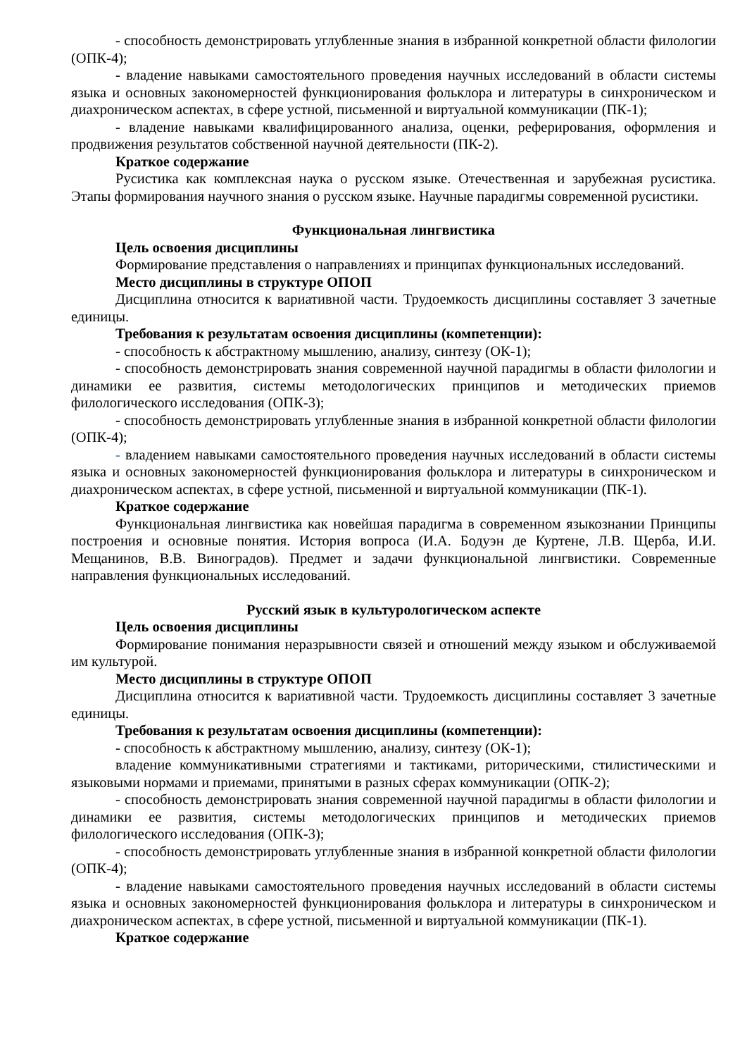- способность демонстрировать углубленные знания в избранной конкретной области филологии (ОПК-4);
- владение навыками самостоятельного проведения научных исследований в области системы языка и основных закономерностей функционирования фольклора и литературы в синхроническом и диахроническом аспектах, в сфере устной, письменной и виртуальной коммуникации (ПК-1);
- владение навыками квалифицированного анализа, оценки, реферирования, оформления и продвижения результатов собственной научной деятельности (ПК-2).
Краткое содержание
Русистика как комплексная наука о русском языке. Отечественная и зарубежная русистика. Этапы формирования научного знания о русском языке. Научные парадигмы современной русистики.
Функциональная лингвистика
Цель освоения дисциплины
Формирование представления о направлениях и принципах функциональных исследований.
Место дисциплины в структуре ОПОП
Дисциплина относится к вариативной части. Трудоемкость дисциплины составляет 3 зачетные единицы.
Требования к результатам освоения дисциплины (компетенции):
- способность к абстрактному мышлению, анализу, синтезу (ОК-1);
- способность демонстрировать знания современной научной парадигмы в области филологии и динамики ее развития, системы методологических принципов и методических приемов филологического исследования (ОПК-3);
- способность демонстрировать углубленные знания в избранной конкретной области филологии (ОПК-4);
- владением навыками самостоятельного проведения научных исследований в области системы языка и основных закономерностей функционирования фольклора и литературы в синхроническом и диахроническом аспектах, в сфере устной, письменной и виртуальной коммуникации (ПК-1).
Краткое содержание
Функциональная лингвистика как новейшая парадигма в современном языкознании Принципы построения и основные понятия. История вопроса (И.А. Бодуэн де Куртене, Л.В. Щерба, И.И. Мещанинов, В.В. Виноградов). Предмет и задачи функциональной лингвистики. Современные направления функциональных исследований.
Русский язык в культурологическом аспекте
Цель освоения дисциплины
Формирование понимания неразрывности связей и отношений между языком и обслуживаемой им культурой.
Место дисциплины в структуре ОПОП
Дисциплина относится к вариативной части. Трудоемкость дисциплины составляет 3 зачетные единицы.
Требования к результатам освоения дисциплины (компетенции):
- способность к абстрактному мышлению, анализу, синтезу (ОК-1);
владение коммуникативными стратегиями и тактиками, риторическими, стилистическими и языковыми нормами и приемами, принятыми в разных сферах коммуникации (ОПК-2);
- способность демонстрировать знания современной научной парадигмы в области филологии и динамики ее развития, системы методологических принципов и методических приемов филологического исследования (ОПК-3);
- способность демонстрировать углубленные знания в избранной конкретной области филологии (ОПК-4);
- владение навыками самостоятельного проведения научных исследований в области системы языка и основных закономерностей функционирования фольклора и литературы в синхроническом и диахроническом аспектах, в сфере устной, письменной и виртуальной коммуникации (ПК-1).
Краткое содержание